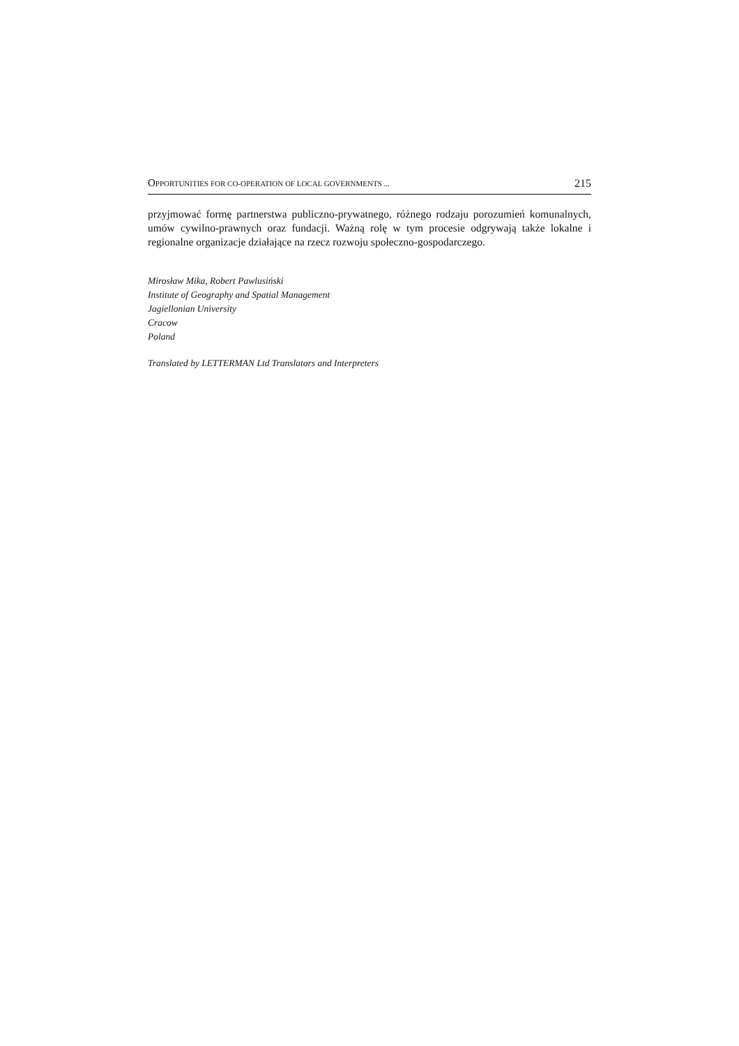OPPORTUNITIES FOR CO-OPERATION OF LOCAL GOVERNMENTS ... 215
przyjmować formę partnerstwa publiczno-prywatnego, różnego rodzaju porozumień komunalnych, umów cywilno-prawnych oraz fundacji. Ważną rolę w tym procesie odgrywają także lokalne i regionalne organizacje działające na rzecz rozwoju społeczno-gospodarczego.
Mirosław Mika, Robert Pawlusiński
Institute of Geography and Spatial Management
Jagiellonian University
Cracow
Poland
Translated by LETTERMAN Ltd Translators and Interpreters